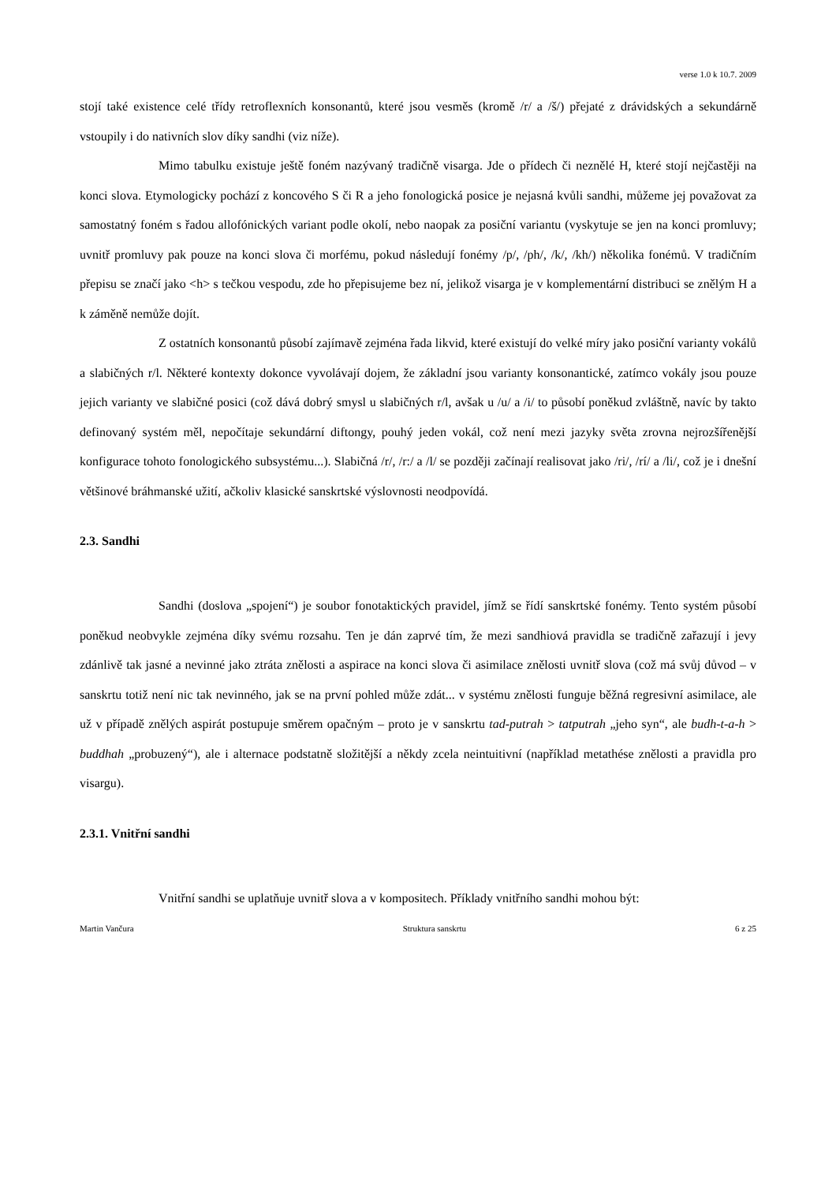verse 1.0 k 10.7. 2009
stojí také existence celé třídy retroflexních konsonantů, které jsou vesměs (kromě /r/ a /š/) přejaté z drávidských a sekundárně vstoupily i do nativních slov díky sandhi (viz níže).
Mimo tabulku existuje ještě foném nazývaný tradičně visarga. Jde o přídech či neznělé H, které stojí nejčastěji na konci slova. Etymologicky pochází z koncového S či R a jeho fonologická posice je nejasná kvůli sandhi, můžeme jej považovat za samostatný foném s řadou allofónických variant podle okolí, nebo naopak za posiční variantu (vyskytuje se jen na konci promluvy; uvnitř promluvy pak pouze na konci slova či morfému, pokud následují fonémy /p/, /ph/, /k/, /kh/) několika fonémů. V tradičním přepisu se značí jako <h> s tečkou vespodu, zde ho přepisujeme bez ní, jelikož visarga je v komplementární distribuci se znělým H a k záměně nemůže dojít.
Z ostatních konsonantů působí zajímavě zejména řada likvid, které existují do velké míry jako posiční varianty vokálů a slabičných r/l. Některé kontexty dokonce vyvolávají dojem, že základní jsou varianty konsonantické, zatímco vokály jsou pouze jejich varianty ve slabičné posici (což dává dobrý smysl u slabičných r/l, avšak u /u/ a /i/ to působí poněkud zvláštně, navíc by takto definovaný systém měl, nepočítaje sekundární diftongy, pouhý jeden vokál, což není mezi jazyky světa zrovna nejrozšířenější konfigurace tohoto fonologického subsystému...). Slabičná /r/, /r:/ a /l/ se později začínají realisovat jako /ri/, /rí/ a /li/, což je i dnešní většinové bráhmanské užití, ačkoliv klasické sanskrtské výslovnosti neodpovídá.
2.3. Sandhi
Sandhi (doslova „spojení“) je soubor fonotaktických pravidel, jímž se řídí sanskrtské fonémy. Tento systém působí poněkud neobvykle zejména díky svému rozsahu. Ten je dán zaprvé tím, že mezi sandhiová pravidla se tradičně zařazují i jevy zdánlivě tak jasné a nevinné jako ztráta znělosti a aspirace na konci slova či asimilace znělosti uvnitř slova (což má svůj důvod – v sanskrtu totiž není nic tak nevinného, jak se na první pohled může zdát... v systému znělosti funguje běžná regresivní asimilace, ale už v případě znělých aspirát postupuje směrem opačným – proto je v sanskrtu tad-putrah > tatputrah „jeho syn“, ale budh-t-a-h > buddhah „probuzený“), ale i alternace podstatně složitější a někdy zcela neintuitivní (například metathése znělosti a pravidla pro visargu).
2.3.1. Vnitřní sandhi
Vnitřní sandhi se uplatňuje uvnitř slova a v kompositech. Příklady vnitřního sandhi mohou být:
Martin Vančura Struktura sanskrtu 6 z 25